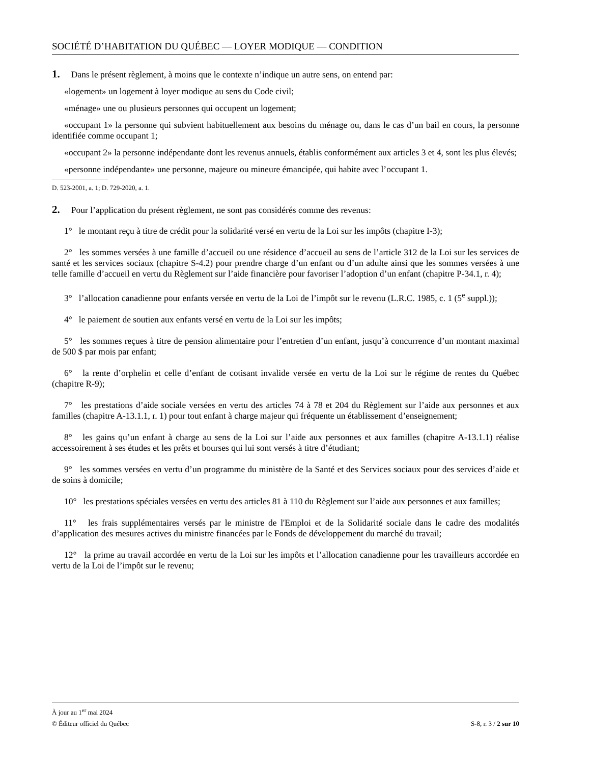SOCIÉTÉ D’HABITATION DU QUÉBEC — LOYER MODIQUE — CONDITION
1. Dans le présent règlement, à moins que le contexte n’indique un autre sens, on entend par:
«logement» un logement à loyer modique au sens du Code civil;
«ménage» une ou plusieurs personnes qui occupent un logement;
«occupant 1» la personne qui subvient habituellement aux besoins du ménage ou, dans le cas d’un bail en cours, la personne identifiée comme occupant 1;
«occupant 2» la personne indépendante dont les revenus annuels, établis conformément aux articles 3 et 4, sont les plus élevés;
«personne indépendante» une personne, majeure ou mineure émancipée, qui habite avec l’occupant 1.
D. 523-2001, a. 1; D. 729-2020, a. 1.
2. Pour l’application du présent règlement, ne sont pas considérés comme des revenus:
1° le montant reçu à titre de crédit pour la solidarité versé en vertu de la Loi sur les impôts (chapitre I-3);
2° les sommes versées à une famille d’accueil ou une résidence d’accueil au sens de l’article 312 de la Loi sur les services de santé et les services sociaux (chapitre S-4.2) pour prendre charge d’un enfant ou d’un adulte ainsi que les sommes versées à une telle famille d’accueil en vertu du Règlement sur l’aide financière pour favoriser l’adoption d’un enfant (chapitre P-34.1, r. 4);
3° l’allocation canadienne pour enfants versée en vertu de la Loi de l’impôt sur le revenu (L.R.C. 1985, c. 1 (5<sup>e</sup> suppl.));
4° le paiement de soutien aux enfants versé en vertu de la Loi sur les impôts;
5° les sommes reçues à titre de pension alimentaire pour l’entretien d’un enfant, jusqu’à concurrence d’un montant maximal de 500 $ par mois par enfant;
6° la rente d’orphelin et celle d’enfant de cotisant invalide versée en vertu de la Loi sur le régime de rentes du Québec (chapitre R-9);
7° les prestations d’aide sociale versées en vertu des articles 74 à 78 et 204 du Règlement sur l’aide aux personnes et aux familles (chapitre A-13.1.1, r. 1) pour tout enfant à charge majeur qui fréquente un établissement d’enseignement;
8° les gains qu’un enfant à charge au sens de la Loi sur l’aide aux personnes et aux familles (chapitre A-13.1.1) réalise accessoirement à ses études et les prêts et bourses qui lui sont versés à titre d’étudiant;
9° les sommes versées en vertu d’un programme du ministère de la Santé et des Services sociaux pour des services d’aide et de soins à domicile;
10° les prestations spéciales versées en vertu des articles 81 à 110 du Règlement sur l’aide aux personnes et aux familles;
11° les frais supplémentaires versés par le ministre de l'Emploi et de la Solidarité sociale dans le cadre des modalités d’application des mesures actives du ministre financées par le Fonds de développement du marché du travail;
12° la prime au travail accordée en vertu de la Loi sur les impôts et l’allocation canadienne pour les travailleurs accordée en vertu de la Loi de l’impôt sur le revenu;
À jour au 1<sup>er</sup> mai 2024
© Éditeur officiel du Québec S-8, r. 3 / 2 sur 10